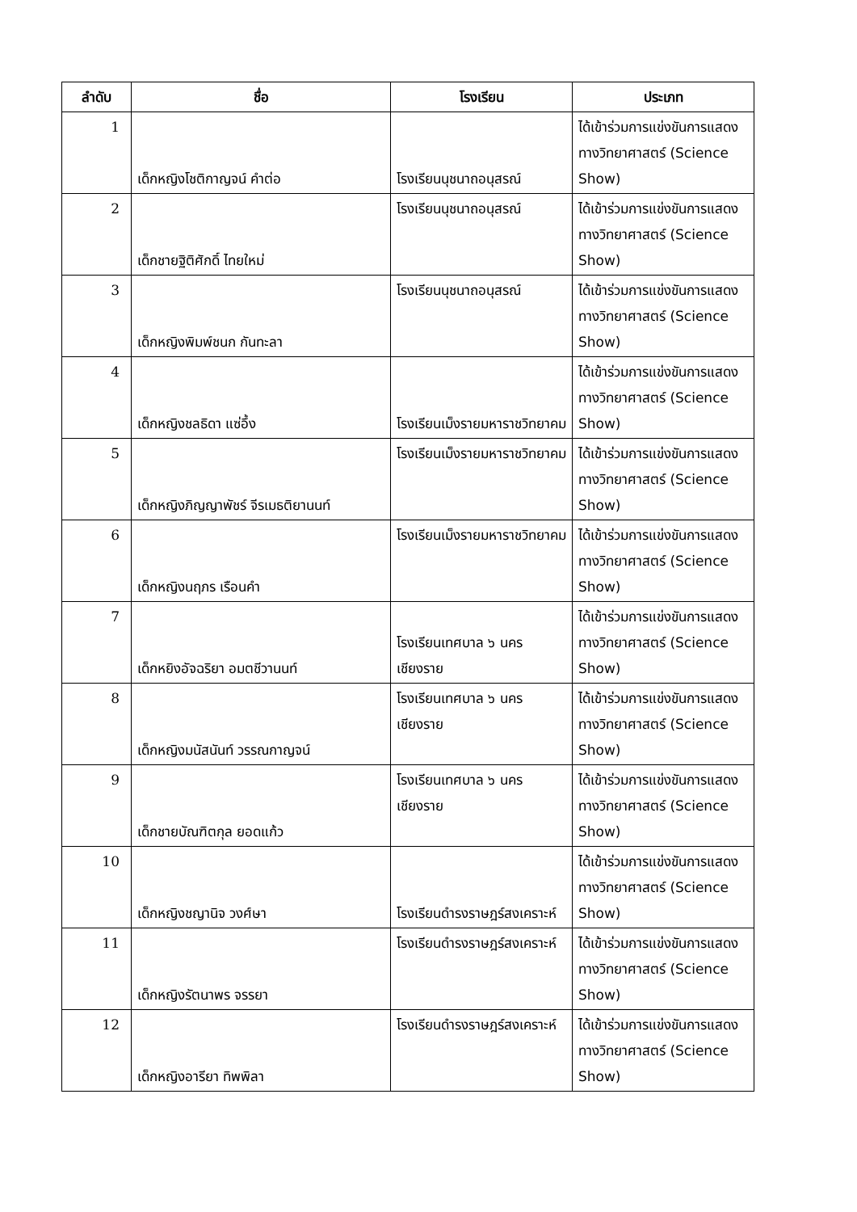| ลำดับ | ชื่อ | โรงเรียน | ประเภท |
| --- | --- | --- | --- |
| 1 | เด็กหญิงโชติกาญจน์ คำต่อ | โรงเรียนนุชนาถอนุสรณ์ | ได้เข้าร่วมการแข่งขันการแสดงทางวิทยาศาสตร์ (Science Show) |
| 2 | เด็กชายฐิติศักดิ์ ไทยใหม่ | โรงเรียนนุชนาถอนุสรณ์ | ได้เข้าร่วมการแข่งขันการแสดงทางวิทยาศาสตร์ (Science Show) |
| 3 | เด็กหญิงพิมพ์ชนก กันทะลา | โรงเรียนนุชนาถอนุสรณ์ | ได้เข้าร่วมการแข่งขันการแสดงทางวิทยาศาสตร์ (Science Show) |
| 4 | เด็กหญิงชลธิดา แซ่อึ้ง | โรงเรียนเม็งรายมหาราชวิทยาคม | ได้เข้าร่วมการแข่งขันการแสดงทางวิทยาศาสตร์ (Science Show) |
| 5 | เด็กหญิงภิญญาพัชร์ จีรเมธติยานนท์ | โรงเรียนเม็งรายมหาราชวิทยาคม | ได้เข้าร่วมการแข่งขันการแสดงทางวิทยาศาสตร์ (Science Show) |
| 6 | เด็กหญิงนฤภร เรือนคำ | โรงเรียนเม็งรายมหาราชวิทยาคม | ได้เข้าร่วมการแข่งขันการแสดงทางวิทยาศาสตร์ (Science Show) |
| 7 | เด็กหยิงอัจฉริยา อมตชีวานนท์ | โรงเรียนเทศบาล ๖ นครเชียงราย | ได้เข้าร่วมการแข่งขันการแสดงทางวิทยาศาสตร์ (Science Show) |
| 8 | เด็กหญิงมนัสนันท์ วรรณกาญจน์ | โรงเรียนเทศบาล ๖ นครเชียงราย | ได้เข้าร่วมการแข่งขันการแสดงทางวิทยาศาสตร์ (Science Show) |
| 9 | เด็กชายบัณฑิตกุล ยอดแก้ว | โรงเรียนเทศบาล ๖ นครเชียงราย | ได้เข้าร่วมการแข่งขันการแสดงทางวิทยาศาสตร์ (Science Show) |
| 10 | เด็กหญิงชญานิจ วงศ์ษา | โรงเรียนดำรงราษฎร์สงเคราะห์ | ได้เข้าร่วมการแข่งขันการแสดงทางวิทยาศาสตร์ (Science Show) |
| 11 | เด็กหญิงรัตนาพร จรรยา | โรงเรียนดำรงราษฎร์สงเคราะห์ | ได้เข้าร่วมการแข่งขันการแสดงทางวิทยาศาสตร์ (Science Show) |
| 12 | เด็กหญิงอารียา ทิพพิลา | โรงเรียนดำรงราษฎร์สงเคราะห์ | ได้เข้าร่วมการแข่งขันการแสดงทางวิทยาศาสตร์ (Science Show) |